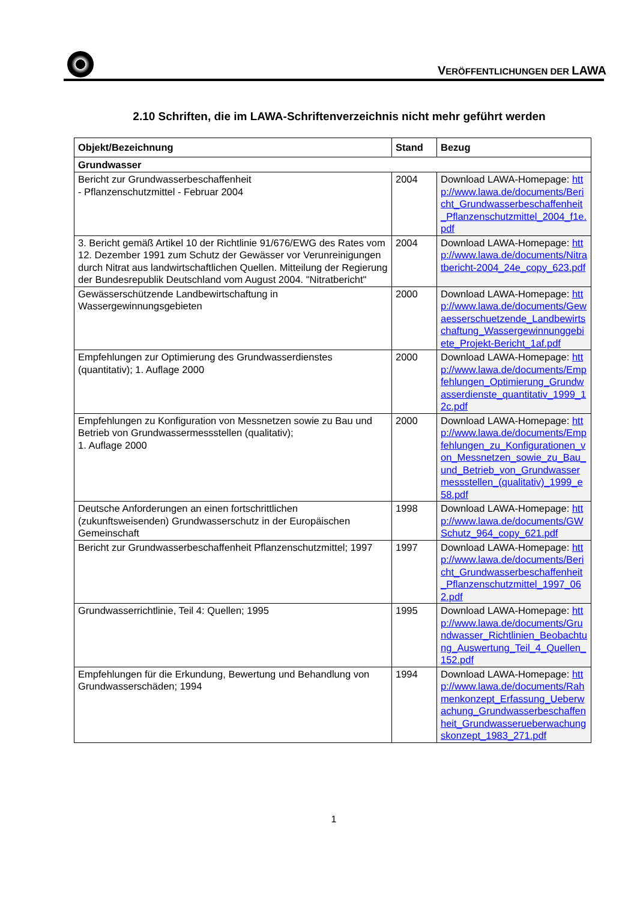VERÖFFENTLICHUNGEN DER LAWA
2.10 Schriften, die im LAWA-Schriftenverzeichnis nicht mehr geführt werden
| Objekt/Bezeichnung | Stand | Bezug |
| --- | --- | --- |
| Grundwasser | | |
| Bericht zur Grundwasserbeschaffenheit - Pflanzenschutzmittel - Februar 2004 | 2004 | Download LAWA-Homepage: http://www.lawa.de/documents/Bericht_Grundwasserbeschaffenheit_Pflanzenschutzmittel_2004_f1e.pdf |
| 3. Bericht gemäß Artikel 10 der Richtlinie 91/676/EWG des Rates vom 12. Dezember 1991 zum Schutz der Gewässer vor Verunreinigungen durch Nitrat aus landwirtschaftlichen Quellen. Mitteilung der Regierung der Bundesrepublik Deutschland vom August 2004. "Nitratbericht" | 2004 | Download LAWA-Homepage: http://www.lawa.de/documents/Nitratbericht-2004_24e_copy_623.pdf |
| Gewässerschützende Landbewirtschaftung in Wassergewinnungsgebieten | 2000 | Download LAWA-Homepage: http://www.lawa.de/documents/Gewaesserschuetzende_Landbewirtschaftung_Wassergewinnunggebiete_Projekt-Bericht_1af.pdf |
| Empfehlungen zur Optimierung des Grundwasserdienstes (quantitativ); 1. Auflage 2000 | 2000 | Download LAWA-Homepage: http://www.lawa.de/documents/Empfehlungen_Optimierung_Grundwasserdienste_quantitativ_1999_12c.pdf |
| Empfehlungen zu Konfiguration von Messnetzen sowie zu Bau und Betrieb von Grundwassermessstellen (qualitativ); 1. Auflage 2000 | 2000 | Download LAWA-Homepage: http://www.lawa.de/documents/Empfehlungen_zu_Konfigurationen_von_Messnetzen_sowie_zu_Bau_und_Betrieb_von_Grundwassermessstellen_(qualitativ)_1999_e58.pdf |
| Deutsche Anforderungen an einen fortschrittlichen (zukunftsweisenden) Grundwasserschutz in der Europäischen Gemeinschaft | 1998 | Download LAWA-Homepage: http://www.lawa.de/documents/GWSchutz_964_copy_621.pdf |
| Bericht zur Grundwasserbeschaffenheit Pflanzenschutzmittel; 1997 | 1997 | Download LAWA-Homepage: http://www.lawa.de/documents/Bericht_Grundwasserbeschaffenheit_Pflanzenschutzmittel_1997_062.pdf |
| Grundwasserrichtlinie, Teil 4: Quellen; 1995 | 1995 | Download LAWA-Homepage: http://www.lawa.de/documents/Grundwasser_Richtlinien_Beobachtung_Auswertung_Teil_4_Quellen_152.pdf |
| Empfehlungen für die Erkundung, Bewertung und Behandlung von Grundwasserschäden; 1994 | 1994 | Download LAWA-Homepage: http://www.lawa.de/documents/Rahmenkonzept_Erfassung_Ueberwachung_Grundwasserbeschaffenheit_Grundwasserueberwachungskonzept_1983_271.pdf |
1